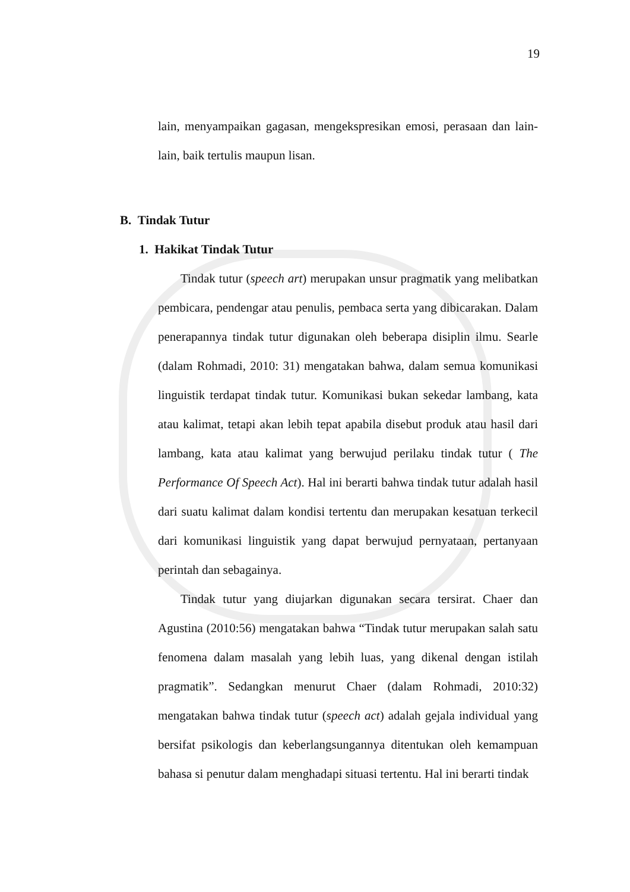19
lain, menyampaikan gagasan, mengekspresikan emosi, perasaan dan lain-lain, baik tertulis maupun lisan.
B. Tindak Tutur
1. Hakikat Tindak Tutur
Tindak tutur (speech art) merupakan unsur pragmatik yang melibatkan pembicara, pendengar atau penulis, pembaca serta yang dibicarakan. Dalam penerapannya tindak tutur digunakan oleh beberapa disiplin ilmu. Searle (dalam Rohmadi, 2010: 31) mengatakan bahwa, dalam semua komunikasi linguistik terdapat tindak tutur. Komunikasi bukan sekedar lambang, kata atau kalimat, tetapi akan lebih tepat apabila disebut produk atau hasil dari lambang, kata atau kalimat yang berwujud perilaku tindak tutur ( The Performance Of Speech Act). Hal ini berarti bahwa tindak tutur adalah hasil dari suatu kalimat dalam kondisi tertentu dan merupakan kesatuan terkecil dari komunikasi linguistik yang dapat berwujud pernyataan, pertanyaan perintah dan sebagainya.
Tindak tutur yang diujarkan digunakan secara tersirat. Chaer dan Agustina (2010:56) mengatakan bahwa “Tindak tutur merupakan salah satu fenomena dalam masalah yang lebih luas, yang dikenal dengan istilah pragmatik”. Sedangkan menurut Chaer (dalam Rohmadi, 2010:32) mengatakan bahwa tindak tutur (speech act) adalah gejala individual yang bersifat psikologis dan keberlangsungannya ditentukan oleh kemampuan bahasa si penutur dalam menghadapi situasi tertentu. Hal ini berarti tindak